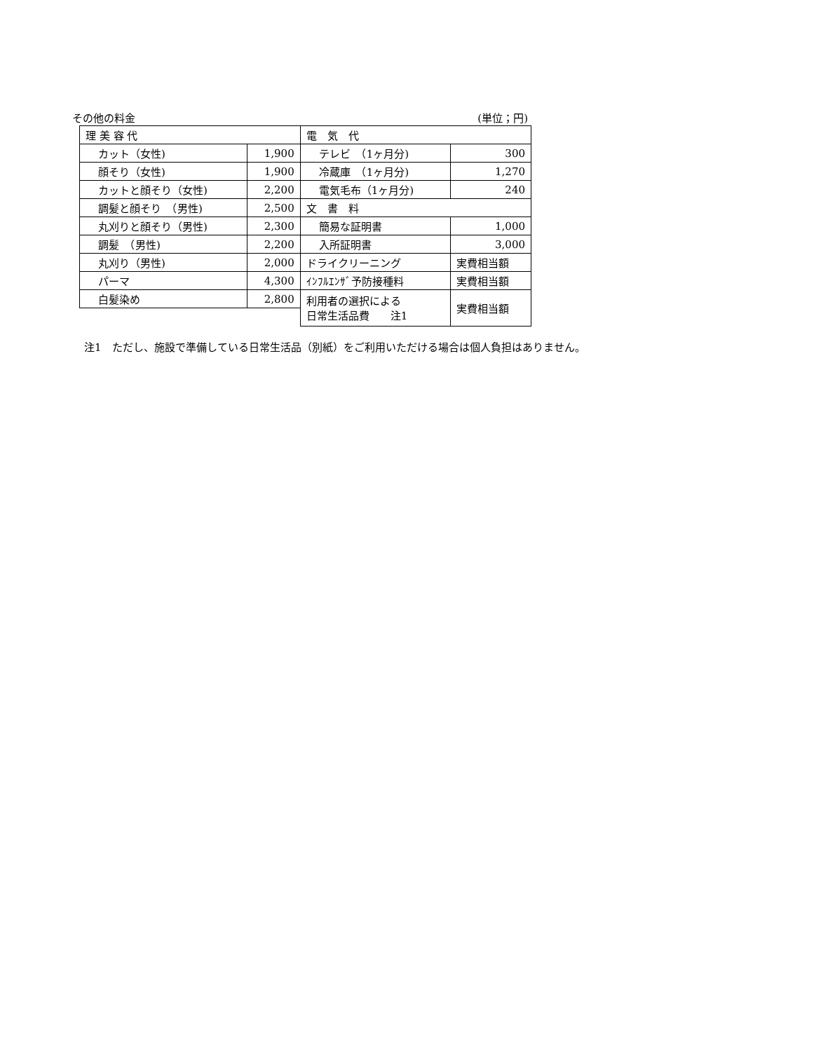その他の料金 (単位；円)
| 理 美 容 代 | | 電 気 代 | |
| カット（女性) | 1,900 | テレビ （1ヶ月分) | 300 |
| 顔そり（女性) | 1,900 | 冷蔵庫 （1ヶ月分) | 1,270 |
| カットと顔そり（女性) | 2,200 | 電気毛布（1ヶ月分) | 240 |
| 調髪と顔そり （男性) | 2,500 | 文 書 料 | |
| 丸刈りと顔そり（男性) | 2,300 | 簡易な証明書 | 1,000 |
| 調髪 （男性) | 2,200 | 入所証明書 | 3,000 |
| 丸刈り（男性) | 2,000 | ドライクリーニング | 実費相当額 |
| パーマ | 4,300 | ｲﾝﾌﾙｴﾝｻﾞ予防接種料 | 実費相当額 |
| 白髪染め | 2,800 | 利用者の選択による 日常生活品費 注1 | 実費相当額 |
注1　ただし、施設で準備している日常生活品（別紙）をご利用いただける場合は個人負担はありません。